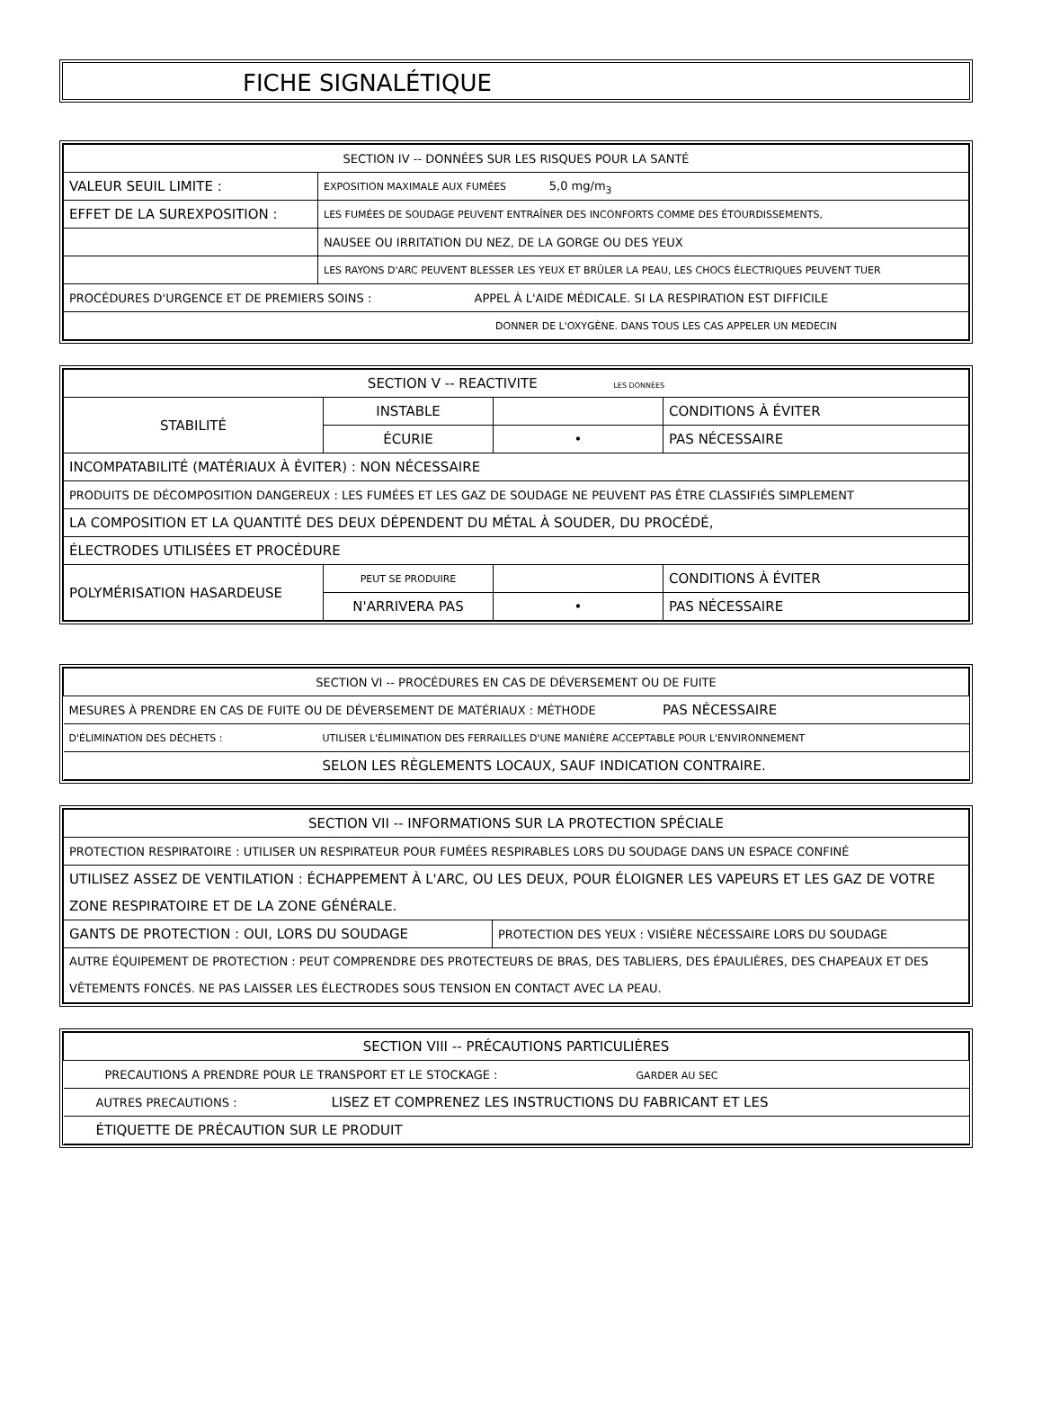FICHE SIGNALÉTIQUE
| SECTION IV -- DONNÉES SUR LES RISQUES POUR LA SANTÉ | |
| VALEUR SEUIL LIMITE : | EXPOSITION MAXIMALE AUX FUMÉES 5,0 mg/m<sub>3</sub> |
| EFFET DE LA SUREXPOSITION : | LES FUMÉES DE SOUDAGE PEUVENT ENTRAÎNER DES INCONFORTS COMME DES ÉTOURDISSEMENTS, |
| | NAUSEE OU IRRITATION DU NEZ, DE LA GORGE OU DES YEUX |
| | LES RAYONS D'ARC PEUVENT BLESSER LES YEUX ET BRÛLER LA PEAU, LES CHOCS ÉLECTRIQUES PEUVENT TUER |
| PROCÉDURES D'URGENCE ET DE PREMIERS SOINS : APPEL À L'AIDE MÉDICALE. SI LA RESPIRATION EST DIFFICILE | |
| DONNER DE L'OXYGÈNE. DANS TOUS LES CAS APPELER UN MEDECIN | |
| SECTION V -- REACTIVITE LES DONNÉES | | | |
| STABILITÉ | INSTABLE | | CONDITIONS À ÉVITER |
| | ÉCURIE | • | PAS NÉCESSAIRE |
| INCOMPATABILITÉ (MATÉRIAUX À ÉVITER) : NON NÉCESSAIRE | | | |
| PRODUITS DE DÉCOMPOSITION DANGEREUX : LES FUMÉES ET LES GAZ DE SOUDAGE NE PEUVENT PAS ÊTRE CLASSIFIÉS SIMPLEMENT | | | |
| LA COMPOSITION ET LA QUANTITÉ DES DEUX DÉPENDENT DU MÉTAL À SOUDER, DU PROCÉDÉ, | | | |
| ÉLECTRODES UTILISÉES ET PROCÉDURE | | | |
| POLYMÉRISATION HASARDEUSE | PEUT SE PRODUIRE | | CONDITIONS À ÉVITER |
| | N'ARRIVERA PAS | • | PAS NÉCESSAIRE |
| SECTION VI -- PROCÉDURES EN CAS DE DÉVERSEMENT OU DE FUITE | |
| MESURES À PRENDRE EN CAS DE FUITE OU DE DÉVERSEMENT DE MATÉRIAUX : MÉTHODE PAS NÉCESSAIRE | |
| D'ÉLIMINATION DES DÉCHETS : | UTILISER L'ÉLIMINATION DES FERRAILLES D'UNE MANIÈRE ACCEPTABLE POUR L'ENVIRONNEMENT |
| | SELON LES RÈGLEMENTS LOCAUX, SAUF INDICATION CONTRAIRE. |
| SECTION VII -- INFORMATIONS SUR LA PROTECTION SPÉCIALE | |
| PROTECTION RESPIRATOIRE : UTILISER UN RESPIRATEUR POUR FUMÉES RESPIRABLES LORS DU SOUDAGE DANS UN ESPACE CONFINÉ | |
| UTILISEZ ASSEZ DE VENTILATION : ÉCHAPPEMENT À L'ARC, OU LES DEUX, POUR ÉLOIGNER LES VAPEURS ET LES GAZ DE VOTRE ZONE RESPIRATOIRE ET DE LA ZONE GÉNÉRALE. | |
| GANTS DE PROTECTION : OUI, LORS DU SOUDAGE | PROTECTION DES YEUX : VISIÈRE NÉCESSAIRE LORS DU SOUDAGE |
| AUTRE ÉQUIPEMENT DE PROTECTION : PEUT COMPRENDRE DES PROTECTEURS DE BRAS, DES TABLIERS, DES ÉPAULIÈRES, DES CHAPEAUX ET DES VÊTEMENTS FONCÉS. NE PAS LAISSER LES ÉLECTRODES SOUS TENSION EN CONTACT AVEC LA PEAU. | |
| SECTION VIII -- PRÉCAUTIONS PARTICULIÈRES | |
| PRECAUTIONS A PRENDRE POUR LE TRANSPORT ET LE STOCKAGE : GARDER AU SEC | |
| AUTRES PRECAUTIONS : | LISEZ ET COMPRENEZ LES INSTRUCTIONS DU FABRICANT ET LES |
| ÉTIQUETTE DE PRÉCAUTION SUR LE PRODUIT | |